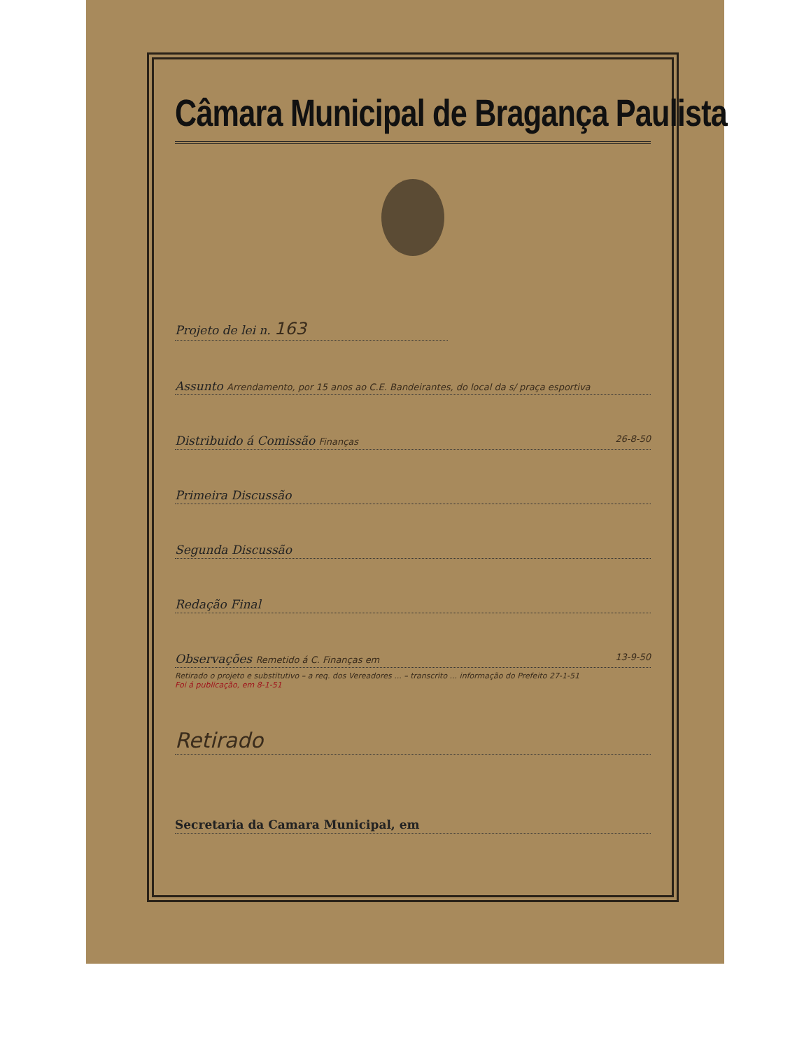Câmara Municipal de Bragança Paulista
Projeto de lei n. 163
Assunto Arrendamento, por 15 anos ao C.E. Bandeirantes, do local da s/ praça esportiva
Distribuido á Comissão Finanças 26-8-50
Primeira Discussão
Segunda Discussão
Redação Final
Observações Remetido á C. Finanças em 13-9-50
Retirado o projeto e substitutivo – a req. dos Vereadores ... – transcrito ... informação do Prefeito 27-1-51
Foi á publicação, em 8-1-51
Retirado
Secretaria da Camara Municipal, em